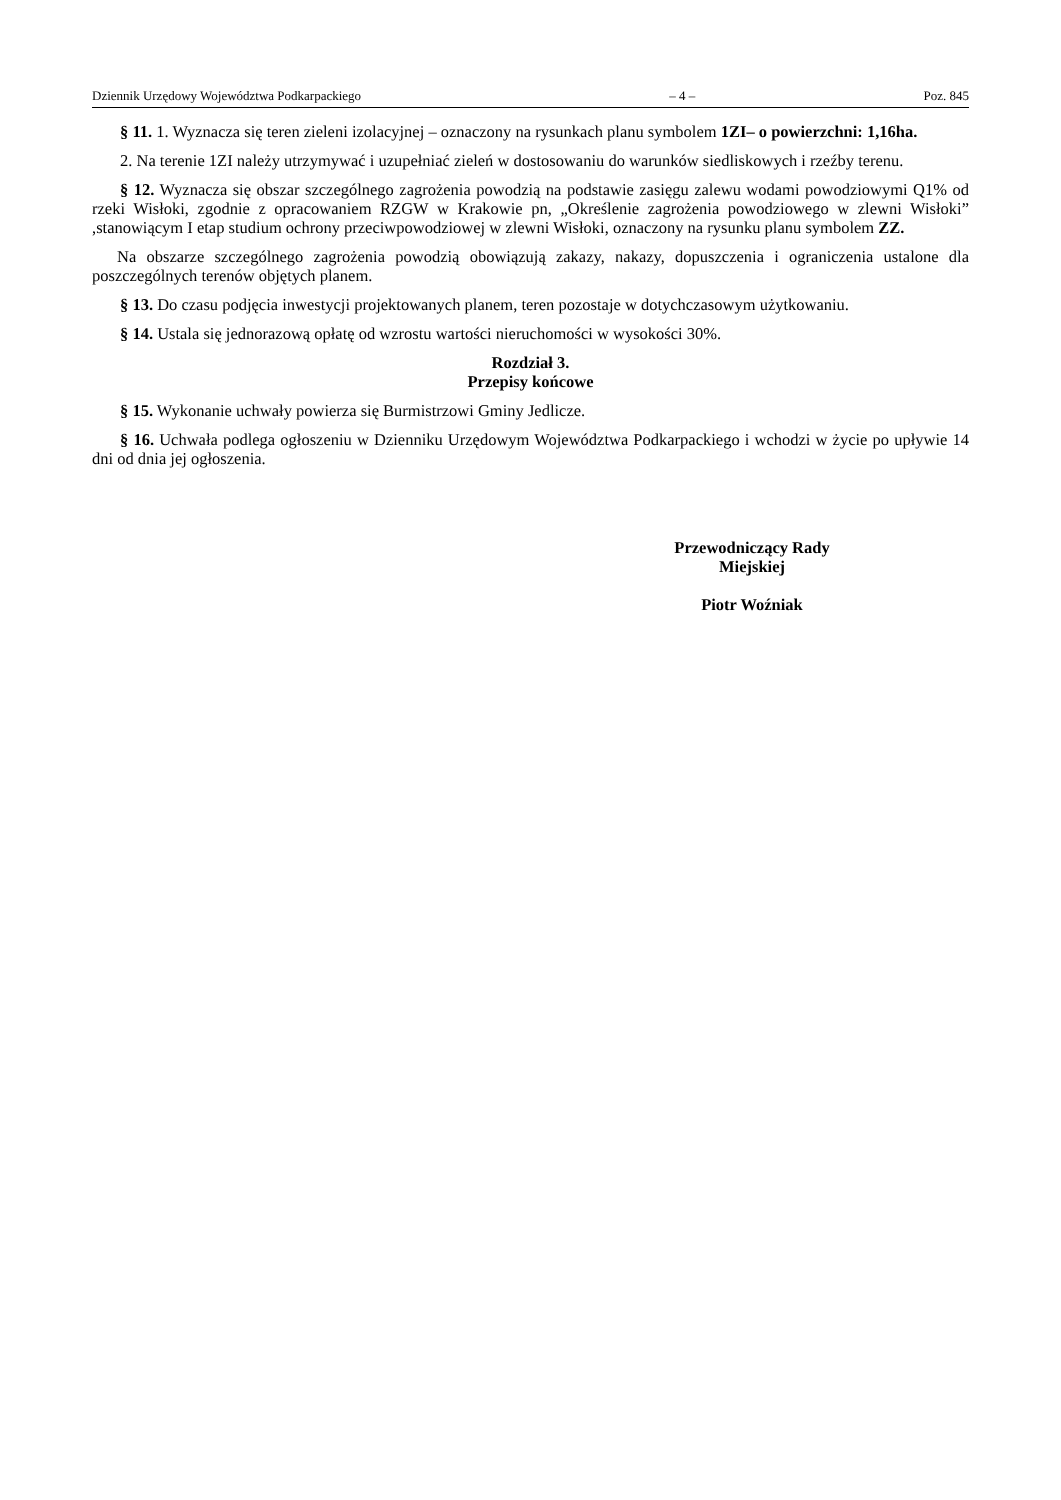Dziennik Urzędowy Województwa Podkarpackiego – 4 – Poz. 845
§ 11. 1. Wyznacza się teren zieleni izolacyjnej – oznaczony na rysunkach planu symbolem 1ZI– o powierzchni: 1,16ha.
2. Na terenie 1ZI należy utrzymywać i uzupełniać zieleń w dostosowaniu do warunków siedliskowych i rzeźby terenu.
§ 12. Wyznacza się obszar szczególnego zagrożenia powodzią na podstawie zasięgu zalewu wodami powodziowymi Q1% od rzeki Wisłoki, zgodnie z opracowaniem RZGW w Krakowie pn, „Określenie zagrożenia powodziowego w zlewni Wisłoki” ,stanowiącym I etap studium ochrony przeciwpowodziowej w zlewni Wisłoki, oznaczony na rysunku planu symbolem ZZ.
Na obszarze szczególnego zagrożenia powodzią obowiązują zakazy, nakazy, dopuszczenia i ograniczenia ustalone dla poszczególnych terenów objętych planem.
§ 13. Do czasu podjęcia inwestycji projektowanych planem, teren pozostaje w dotychczasowym użytkowaniu.
§ 14. Ustala się jednorazową opłatę od wzrostu wartości nieruchomości w wysokości 30%.
Rozdział 3.
Przepisy końcowe
§ 15. Wykonanie uchwały powierza się Burmistrzowi Gminy Jedlicze.
§ 16. Uchwała podlega ogłoszeniu w Dzienniku Urzędowym Województwa Podkarpackiego i wchodzi w życie po upływie 14 dni od dnia jej ogłoszenia.
Przewodniczący Rady
Miejskiej
Piotr Woźniak